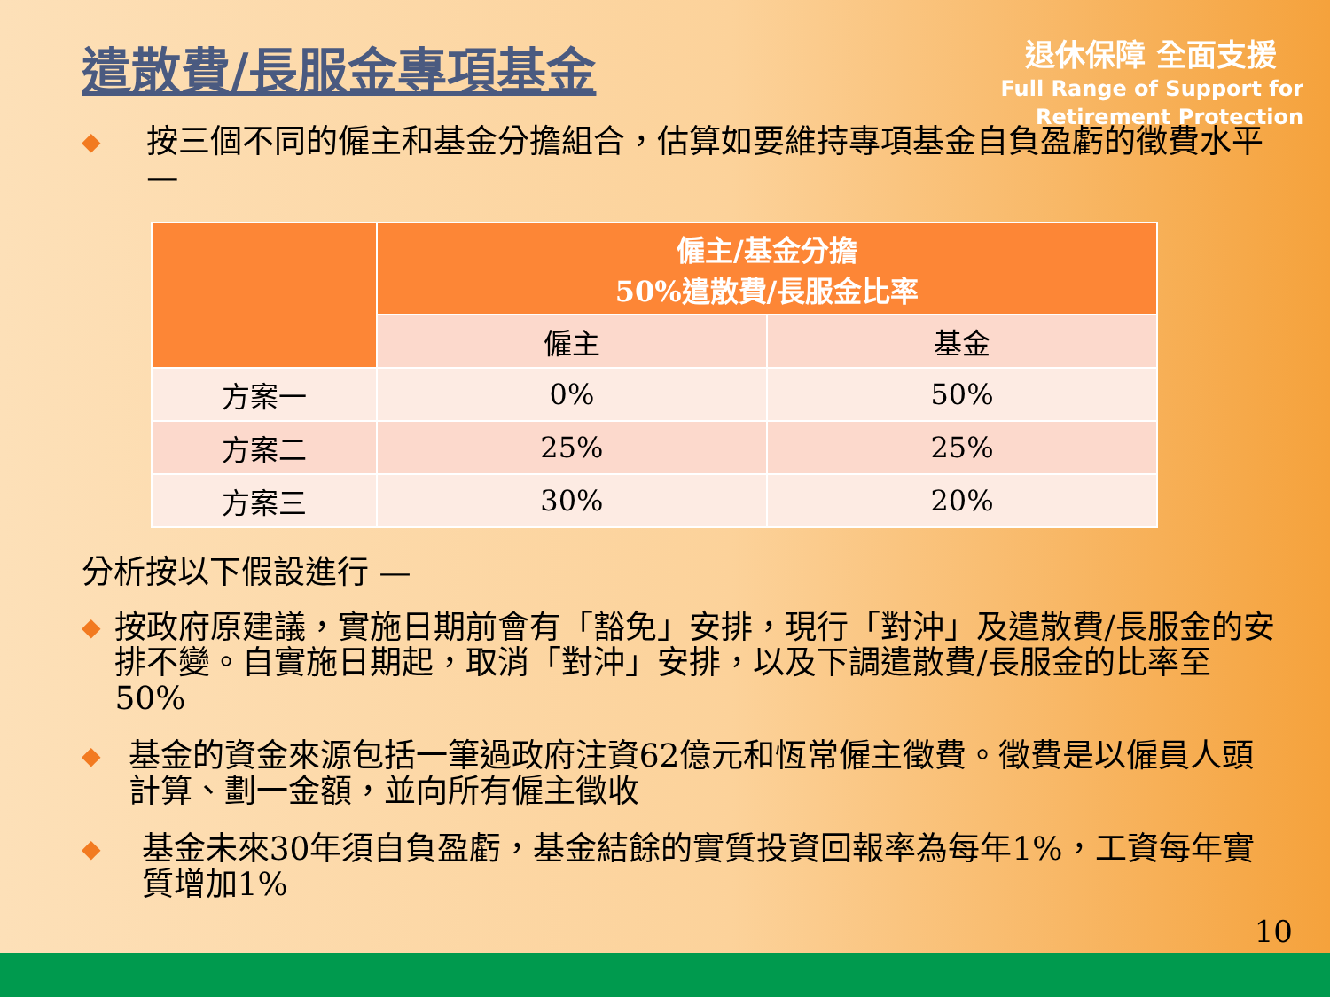遣散費/長服金專項基金
退休保障 全面支援
Full Range of Support for
Retirement Protection
◆ 按三個不同的僱主和基金分擔組合，估算如要維持專項基金自負盈虧的徵費水平 —
| | 僱主/基金分擔 50%遣散費/長服金比率 | |
| --- | --- | --- |
| | 僱主 | 基金 |
| 方案一 | 0% | 50% |
| 方案二 | 25% | 25% |
| 方案三 | 30% | 20% |
分析按以下假設進行 —
◆ 按政府原建議，實施日期前會有「豁免」安排，現行「對沖」及遣散費/長服金的安排不變。自實施日期起，取消「對沖」安排，以及下調遣散費/長服金的比率至50%
◆ 基金的資金來源包括一筆過政府注資62億元和恆常僱主徵費。徵費是以僱員人頭計算、劃一金額，並向所有僱主徵收
◆ 基金未來30年須自負盈虧，基金結餘的實質投資回報率為每年1%，工資每年實質增加1%
10